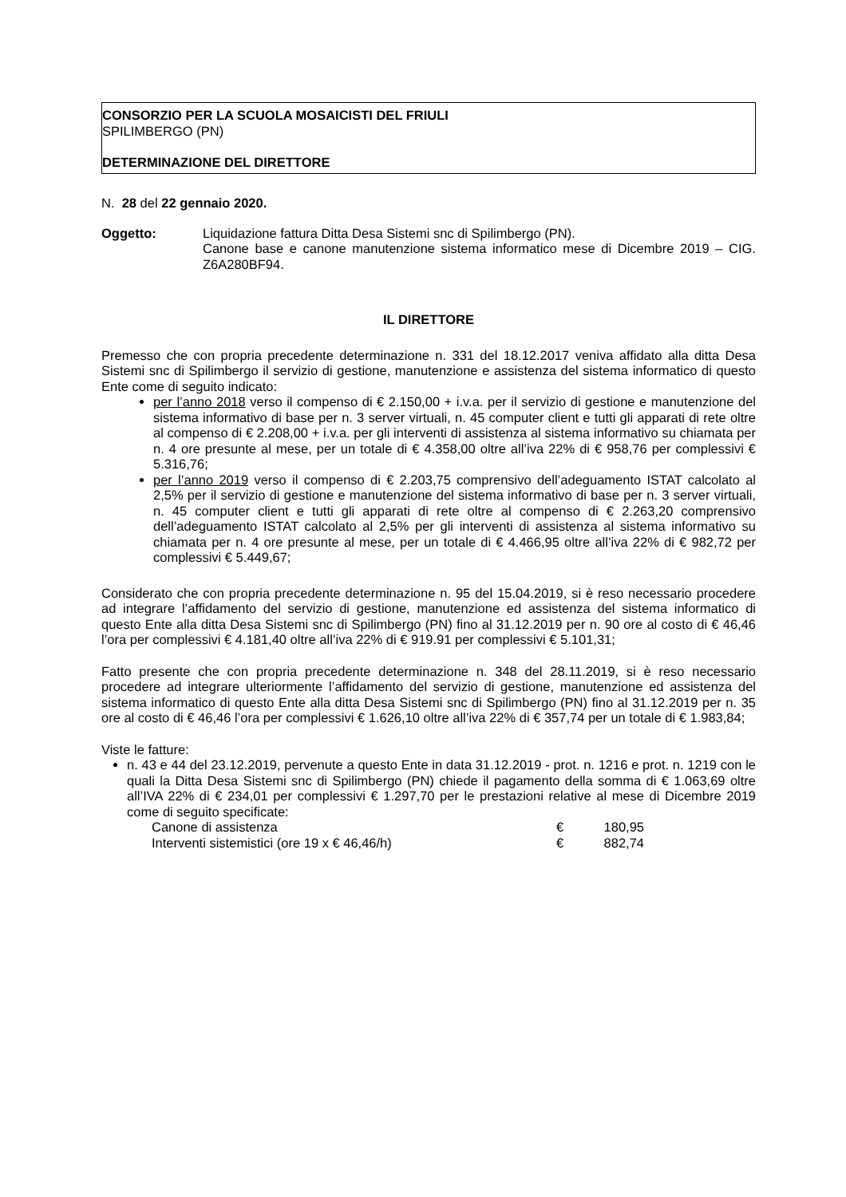CONSORZIO PER LA SCUOLA MOSAICISTI DEL FRIULI
SPILIMBERGO (PN)
DETERMINAZIONE DEL DIRETTORE
N. 28 del 22 gennaio 2020.
Oggetto: Liquidazione fattura Ditta Desa Sistemi snc di Spilimbergo (PN).
Canone base e canone manutenzione sistema informatico mese di Dicembre 2019 – CIG. Z6A280BF94.
IL DIRETTORE
Premesso che con propria precedente determinazione n. 331 del 18.12.2017 veniva affidato alla ditta Desa Sistemi snc di Spilimbergo il servizio di gestione, manutenzione e assistenza del sistema informatico di questo Ente come di seguito indicato:
per l’anno 2018 verso il compenso di € 2.150,00 + i.v.a. per il servizio di gestione e manutenzione del sistema informativo di base per n. 3 server virtuali, n. 45 computer client e tutti gli apparati di rete oltre al compenso di € 2.208,00 + i.v.a. per gli interventi di assistenza al sistema informativo su chiamata per n. 4 ore presunte al mese, per un totale di € 4.358,00 oltre all’iva 22% di € 958,76 per complessivi € 5.316,76;
per l’anno 2019 verso il compenso di € 2.203,75 comprensivo dell’adeguamento ISTAT calcolato al 2,5% per il servizio di gestione e manutenzione del sistema informativo di base per n. 3 server virtuali, n. 45 computer client e tutti gli apparati di rete oltre al compenso di € 2.263,20 comprensivo dell’adeguamento ISTAT calcolato al 2,5% per gli interventi di assistenza al sistema informativo su chiamata per n. 4 ore presunte al mese, per un totale di € 4.466,95 oltre all’iva 22% di € 982,72 per complessivi € 5.449,67;
Considerato che con propria precedente determinazione n. 95 del 15.04.2019, si è reso necessario procedere ad integrare l’affidamento del servizio di gestione, manutenzione ed assistenza del sistema informatico di questo Ente alla ditta Desa Sistemi snc di Spilimbergo (PN) fino al 31.12.2019 per n. 90 ore al costo di € 46,46 l’ora per complessivi € 4.181,40 oltre all’iva 22% di € 919.91 per complessivi € 5.101,31;
Fatto presente che con propria precedente determinazione n. 348 del 28.11.2019, si è reso necessario procedere ad integrare ulteriormente l’affidamento del servizio di gestione, manutenzione ed assistenza del sistema informatico di questo Ente alla ditta Desa Sistemi snc di Spilimbergo (PN) fino al 31.12.2019 per n. 35 ore al costo di € 46,46 l’ora per complessivi € 1.626,10 oltre all’iva 22% di € 357,74 per un totale di € 1.983,84;
Viste le fatture:
n. 43 e 44 del 23.12.2019, pervenute a questo Ente in data 31.12.2019 - prot. n. 1216 e prot. n. 1219 con le quali la Ditta Desa Sistemi snc di Spilimbergo (PN) chiede il pagamento della somma di € 1.063,69 oltre all’IVA 22% di € 234,01 per complessivi € 1.297,70 per le prestazioni relative al mese di Dicembre 2019 come di seguito specificate:
Canone di assistenza € 180,95
Interventi sistemistici (ore 19 x € 46,46/h) € 882,74